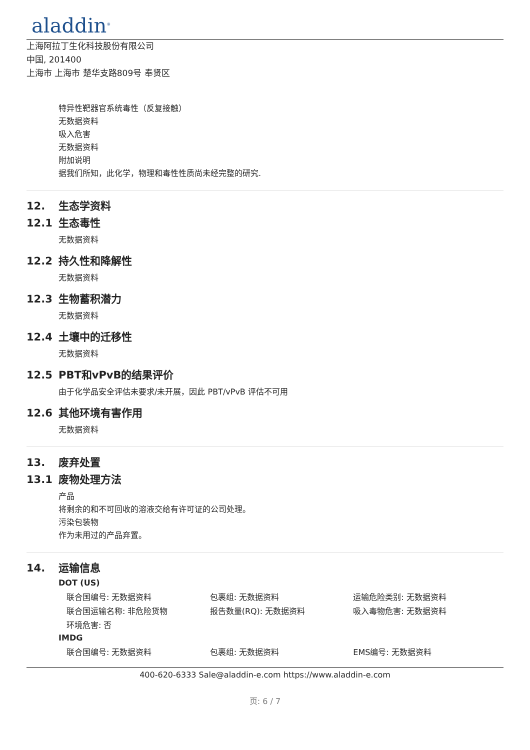aladdin<sup>®</sup>
上海阿拉丁生化科技股份有限公司
中国, 201400
上海市 上海市 楚华支路809号 奉贤区
特异性靶器官系统毒性（反复接触）
无数据资料
吸入危害
无数据资料
附加说明
据我们所知，此化学，物理和毒性性质尚未经完整的研究.
12. 生态学资料
12.1 生态毒性
无数据资料
12.2 持久性和降解性
无数据资料
12.3 生物蓄积潜力
无数据资料
12.4 土壤中的迁移性
无数据资料
12.5 PBT和vPvB的结果评价
由于化学品安全评估未要求/未开展，因此 PBT/vPvB 评估不可用
12.6 其他环境有害作用
无数据资料
13. 废弃处置
13.1 废物处理方法
产品
将剩余的和不可回收的溶液交给有许可证的公司处理。
污染包装物
作为未用过的产品弃置。
14. 运输信息
DOT (US)
| 联合国编号: 无数据资料 | 包裹组: 无数据资料 | 运输危险类别: 无数据资料 |
| 联合国运输名称: 非危险货物 | 报告数量(RQ): 无数据资料 | 吸入毒物危害: 无数据资料 |
| 环境危害: 否 | | |
IMDG
| 联合国编号: 无数据资料 | 包裹组: 无数据资料 | EMS编号: 无数据资料 |
400-620-6333 Sale@aladdin-e.com https://www.aladdin-e.com
页: 6 / 7